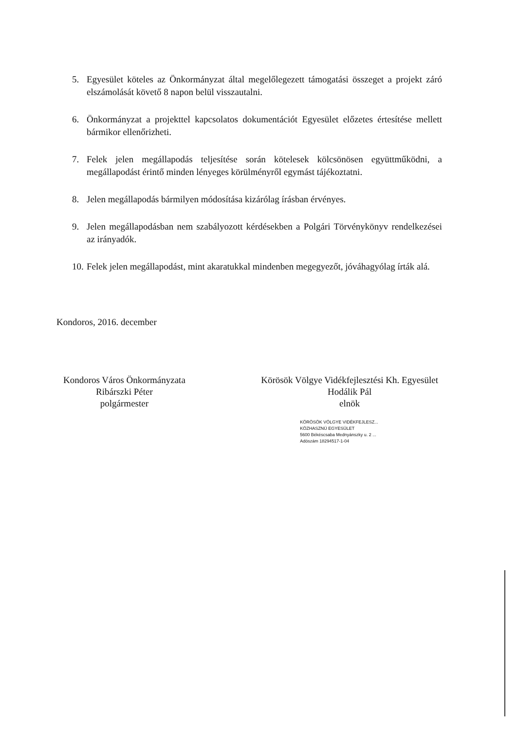5. Egyesület köteles az Önkormányzat által megelőlegezett támogatási összeget a projekt záró elszámolását követő 8 napon belül visszautalni.
6. Önkormányzat a projekttel kapcsolatos dokumentációt Egyesület előzetes értesítése mellett bármikor ellenőrizheti.
7. Felek jelen megállapodás teljesítése során kötelesek kölcsönösen együttműködni, a megállapodást érintő minden lényeges körülményről egymást tájékoztatni.
8. Jelen megállapodás bármilyen módosítása kizárólag írásban érvényes.
9. Jelen megállapodásban nem szabályozott kérdésekben a Polgári Törvénykönyv rendelkezései az irányadók.
10. Felek jelen megállapodást, mint akaratukkal mindenben megegyezőt, jóváhagyólag írták alá.
Kondoros, 2016. december
Kondoros Város Önkormányzata
Ribárszki Péter
polgármester
Körösök Völgye Vidékfejlesztési Kh. Egyesület
Hodálik Pál
elnök
KÖRÖSÖK VÖLGYE VIDÉKFEJLESZ...
KÖZHASZNÚ EGYESÜLET
5600 Békéscsaba Mednyánszky u. 2 ...
Adószám 18294517-1-04